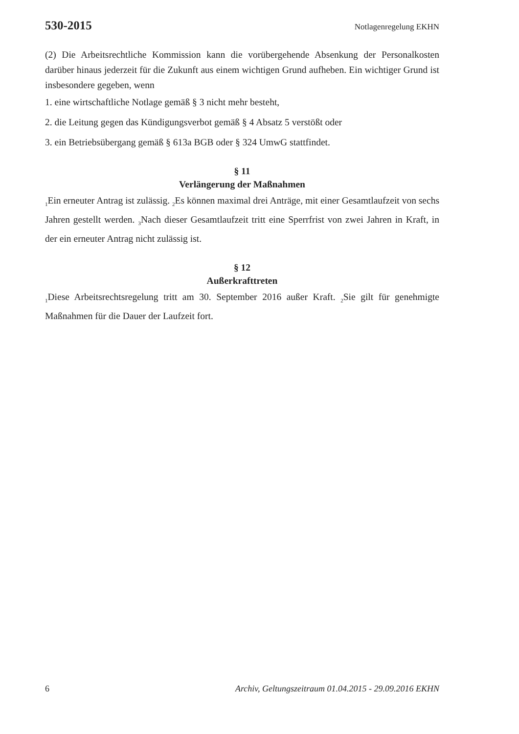530-2015 Notlagenregelung EKHN
(2) Die Arbeitsrechtliche Kommission kann die vorübergehende Absenkung der Personalkosten darüber hinaus jederzeit für die Zukunft aus einem wichtigen Grund aufheben. Ein wichtiger Grund ist insbesondere gegeben, wenn
1. eine wirtschaftliche Notlage gemäß § 3 nicht mehr besteht,
2. die Leitung gegen das Kündigungsverbot gemäß § 4 Absatz 5 verstößt oder
3. ein Betriebsübergang gemäß § 613a BGB oder § 324 UmwG stattfindet.
§ 11
Verlängerung der Maßnahmen
<sub>1</sub>Ein erneuter Antrag ist zulässig. <sub>2</sub>Es können maximal drei Anträge, mit einer Gesamtlaufzeit von sechs Jahren gestellt werden. <sub>3</sub>Nach dieser Gesamtlaufzeit tritt eine Sperrfrist von zwei Jahren in Kraft, in der ein erneuter Antrag nicht zulässig ist.
§ 12
Außerkrafttreten
<sub>1</sub>Diese Arbeitsrechtsregelung tritt am 30. September 2016 außer Kraft. <sub>2</sub>Sie gilt für genehmigte Maßnahmen für die Dauer der Laufzeit fort.
6 Archiv, Geltungszeitraum 01.04.2015 - 29.09.2016 EKHN